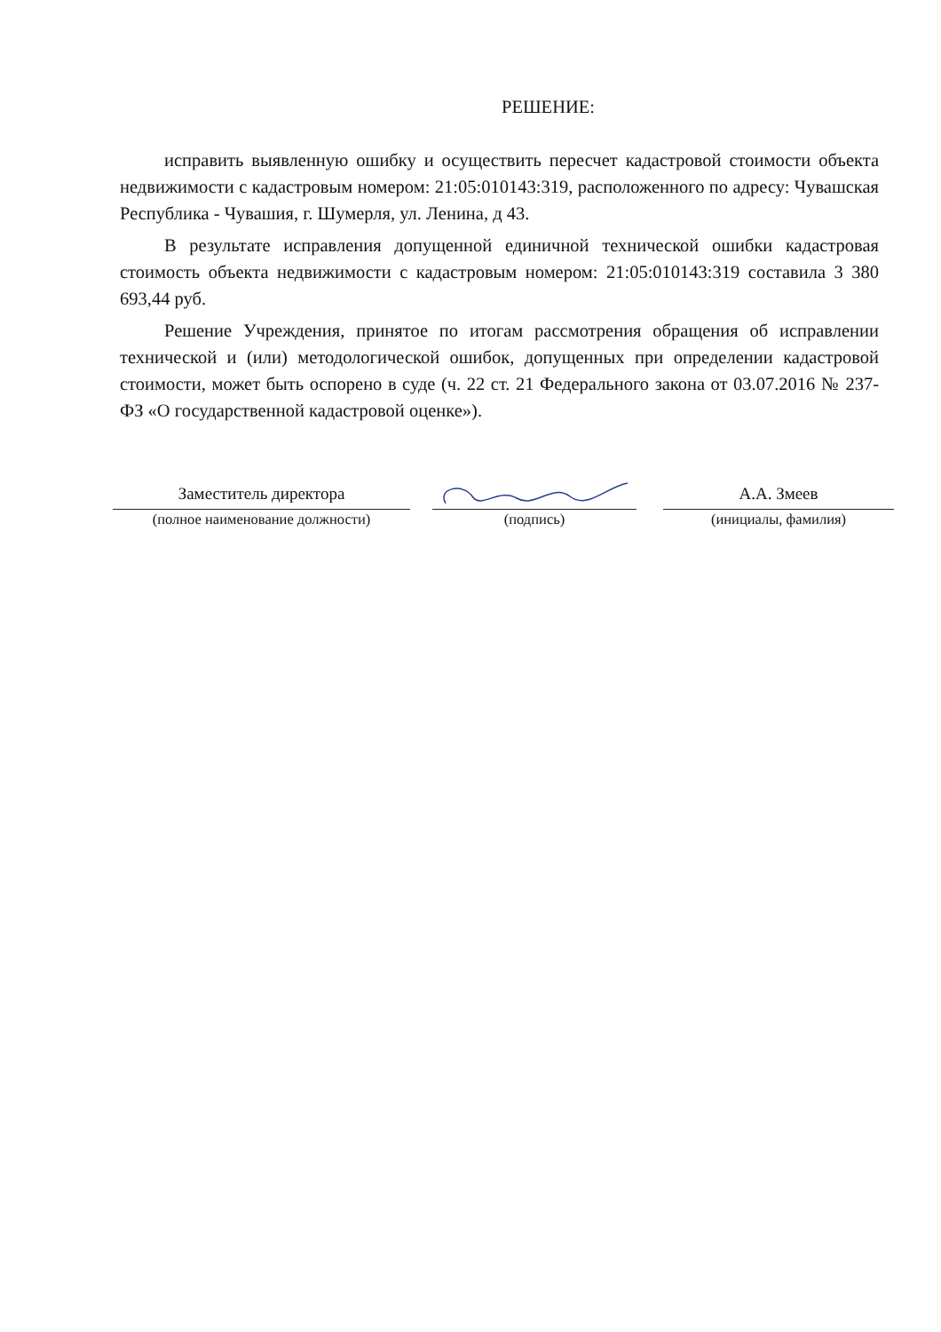РЕШЕНИЕ:
исправить выявленную ошибку и осуществить пересчет кадастровой стоимости объекта недвижимости с кадастровым номером: 21:05:010143:319, расположенного по адресу: Чувашская Республика - Чувашия, г. Шумерля, ул. Ленина, д 43.
В результате исправления допущенной единичной технической ошибки кадастровая стоимость объекта недвижимости с кадастровым номером: 21:05:010143:319 составила 3 380 693,44 руб.
Решение Учреждения, принятое по итогам рассмотрения обращения об исправлении технической и (или) методологической ошибок, допущенных при определении кадастровой стоимости, может быть оспорено в суде (ч. 22 ст. 21 Федерального закона от 03.07.2016 № 237-ФЗ «О государственной кадастровой оценке»).
Заместитель директора
(полное наименование должности)
(подпись)
А.А. Змеев
(инициалы, фамилия)